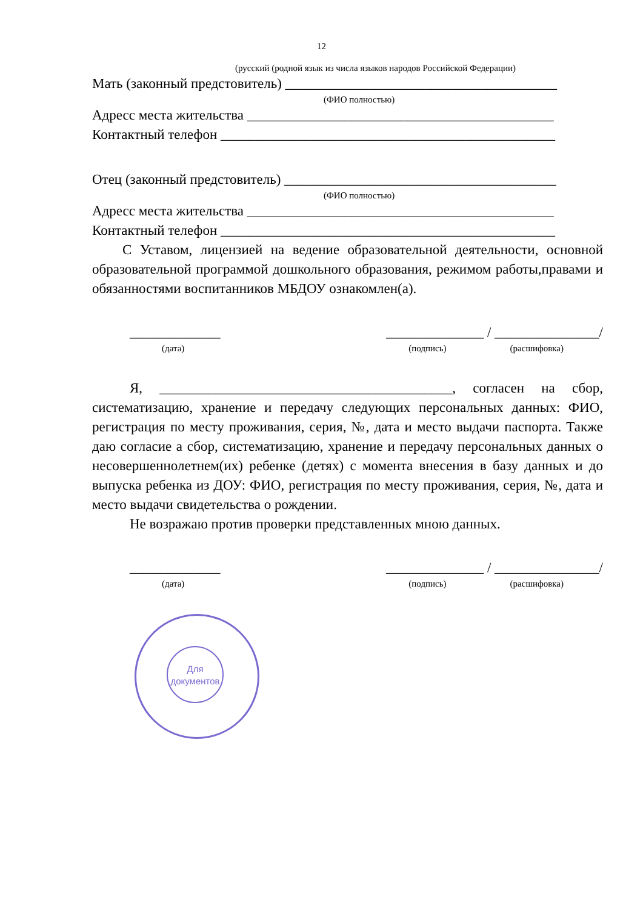12
(русский (родной язык из числа языков народов Российской Федерации)
Мать (законный предстовитель) _______________________________________
(ФИО полностью)
Адресс места жительства ____________________________________________
Контактный телефон ________________________________________________
Отец (законный предстовитель) _______________________________________
(ФИО полностью)
Адресс места жительства ____________________________________________
Контактный телефон ________________________________________________
С Уставом, лицензией на ведение образовательной деятельности, основной образовательной программой дошкольного образования, режимом работы,правами и обязанностями воспитанников МБДОУ ознакомлен(а).
_____________ ______________ / _______________/
(дата) (подпись) (расшифовка)
Я, __________________________________________, согласен на сбор, систематизацию, хранение и передачу следующих персональных данных: ФИО, регистрация по месту проживания, серия, №, дата и место выдачи паспорта. Также даю согласие а сбор, систематизацию, хранение и передачу персональных данных о несовершеннолетнем(их) ребенке (детях) с момента внесения в базу данных и до выпуска ребенка из ДОУ: ФИО, регистрация по месту проживания, серия, №, дата и место выдачи свидетельства о рождении.
Не возражаю против проверки представленных мною данных.
_____________ ______________ / _______________/
(дата) (подпись) (расшифовка)
Для документов